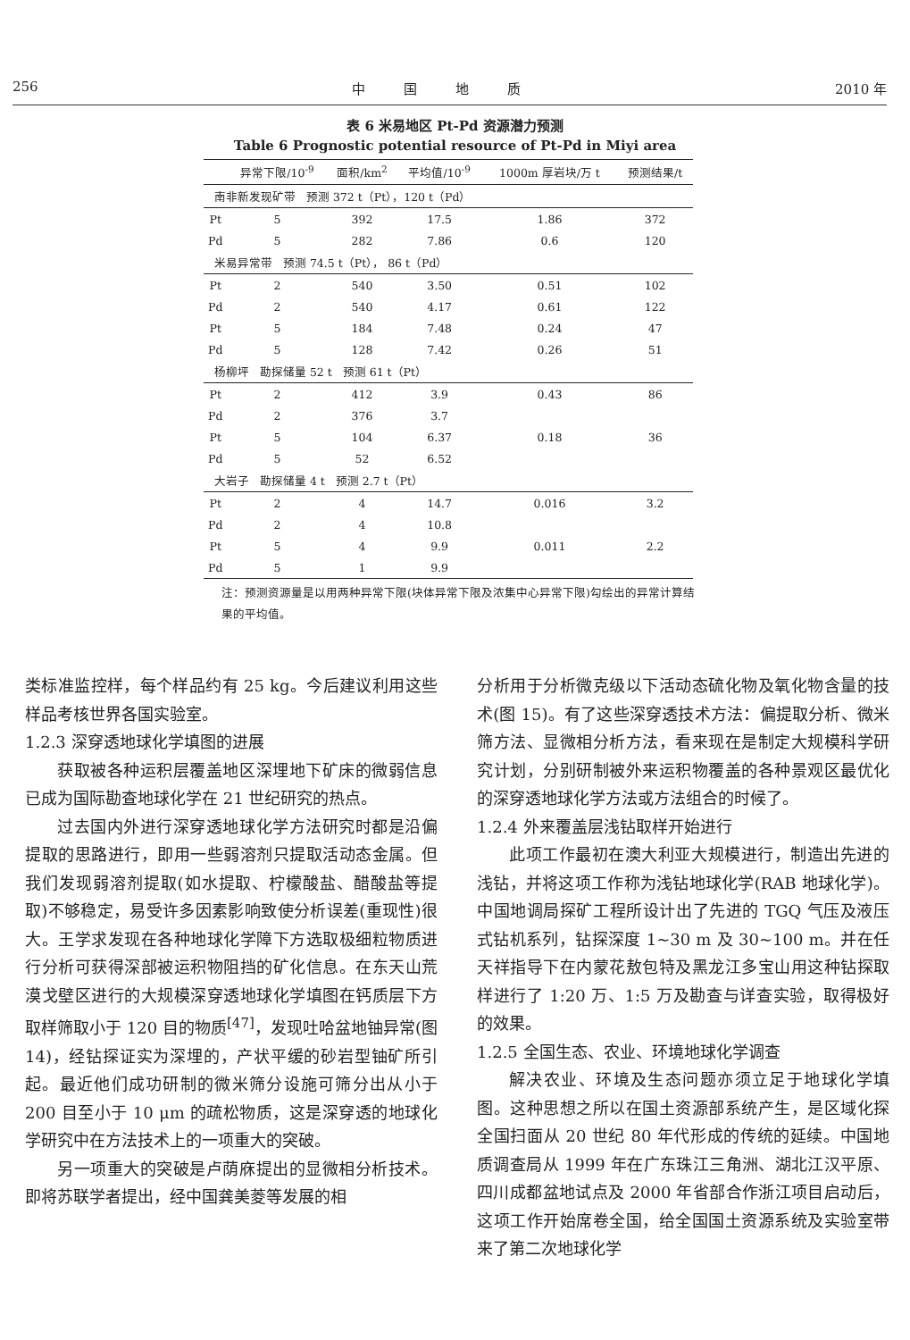256 中 国 地 质 2010 年
表 6 米易地区 Pt-Pd 资源潜力预测
Table 6 Prognostic potential resource of Pt-Pd in Miyi area
| | 异常下限/10<sup>-9</sup> | 面积/km<sup>2</sup> | 平均值/10<sup>-9</sup> | 1000m 厚岩块/万 t | 预测结果/t |
| --- | --- | --- | --- | --- | --- |
| 南非新发现矿带 预测 372 t（Pt），120 t（Pd） | | | | | |
| Pt | 5 | 392 | 17.5 | 1.86 | 372 |
| Pd | 5 | 282 | 7.86 | 0.6 | 120 |
| 米易异常带 预测 74.5 t（Pt）， 86 t（Pd） | | | | | |
| Pt | 2 | 540 | 3.50 | 0.51 | 102 |
| Pd | 2 | 540 | 4.17 | 0.61 | 122 |
| Pt | 5 | 184 | 7.48 | 0.24 | 47 |
| Pd | 5 | 128 | 7.42 | 0.26 | 51 |
| 杨柳坪 勘探储量 52 t 预测 61 t（Pt） | | | | | |
| Pt | 2 | 412 | 3.9 | 0.43 | 86 |
| Pd | 2 | 376 | 3.7 | | |
| Pt | 5 | 104 | 6.37 | 0.18 | 36 |
| Pd | 5 | 52 | 6.52 | | |
| 大岩子 勘探储量 4 t 预测 2.7 t（Pt） | | | | | |
| Pt | 2 | 4 | 14.7 | 0.016 | 3.2 |
| Pd | 2 | 4 | 10.8 | | |
| Pt | 5 | 4 | 9.9 | 0.011 | 2.2 |
| Pd | 5 | 1 | 9.9 | | |
注：预测资源量是以用两种异常下限(块体异常下限及浓集中心异常下限)勾绘出的异常计算结果的平均值。
类标准监控样，每个样品约有 25 kg。今后建议利用这些样品考核世界各国实验室。
1.2.3 深穿透地球化学填图的进展
获取被各种运积层覆盖地区深埋地下矿床的微弱信息已成为国际勘查地球化学在 21 世纪研究的热点。
过去国内外进行深穿透地球化学方法研究时都是沿偏提取的思路进行，即用一些弱溶剂只提取活动态金属。但我们发现弱溶剂提取(如水提取、柠檬酸盐、醋酸盐等提取)不够稳定，易受许多因素影响致使分析误差(重现性)很大。王学求发现在各种地球化学障下方选取极细粒物质进行分析可获得深部被运积物阻挡的矿化信息。在东天山荒漠戈壁区进行的大规模深穿透地球化学填图在钙质层下方取样筛取小于 120 目的物质<sup>[47]</sup>，发现吐哈盆地铀异常(图 14)，经钻探证实为深埋的，产状平缓的砂岩型铀矿所引起。最近他们成功研制的微米筛分设施可筛分出从小于 200 目至小于 10 μm 的疏松物质，这是深穿透的地球化学研究中在方法技术上的一项重大的突破。
另一项重大的突破是卢荫庥提出的显微相分析技术。即将苏联学者提出，经中国龚美菱等发展的相
分析用于分析微克级以下活动态硫化物及氧化物含量的技术(图 15)。有了这些深穿透技术方法：偏提取分析、微米筛方法、显微相分析方法，看来现在是制定大规模科学研究计划，分别研制被外来运积物覆盖的各种景观区最优化的深穿透地球化学方法或方法组合的时候了。
1.2.4 外来覆盖层浅钻取样开始进行
此项工作最初在澳大利亚大规模进行，制造出先进的浅钻，并将这项工作称为浅钻地球化学(RAB 地球化学)。中国地调局探矿工程所设计出了先进的 TGQ 气压及液压式钻机系列，钻探深度 1~30 m 及 30~100 m。并在任天祥指导下在内蒙花敖包特及黑龙江多宝山用这种钻探取样进行了 1:20 万、1:5 万及勘查与详查实验，取得极好的效果。
1.2.5 全国生态、农业、环境地球化学调查
解决农业、环境及生态问题亦须立足于地球化学填图。这种思想之所以在国土资源部系统产生，是区域化探全国扫面从 20 世纪 80 年代形成的传统的延续。中国地质调查局从 1999 年在广东珠江三角洲、湖北江汉平原、四川成都盆地试点及 2000 年省部合作浙江项目启动后，这项工作开始席卷全国，给全国国土资源系统及实验室带来了第二次地球化学